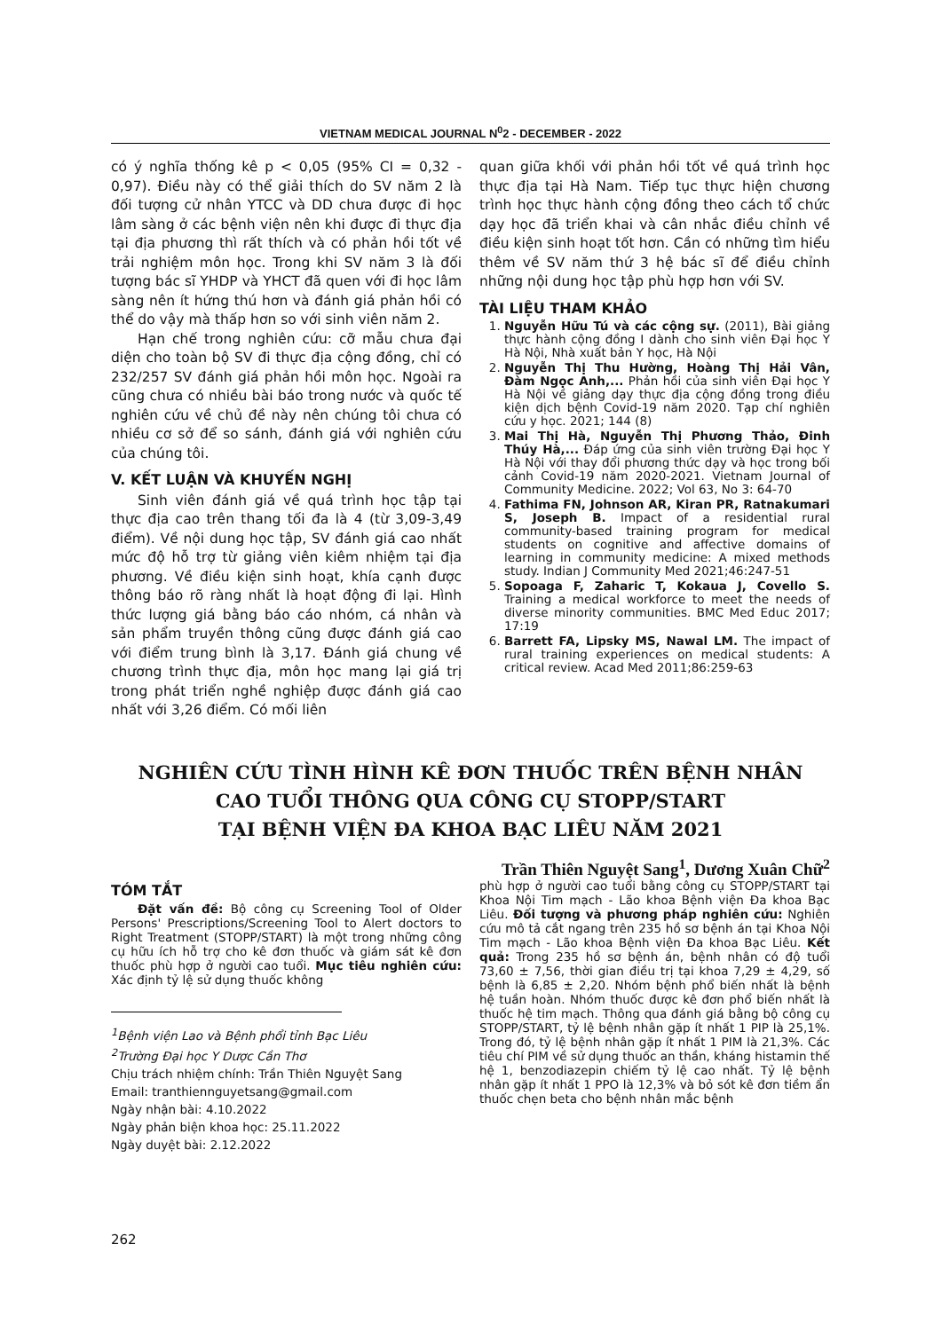VIETNAM MEDICAL JOURNAL N<sup>0</sup>2 - DECEMBER - 2022
có ý nghĩa thống kê p < 0,05 (95% CI = 0,32 - 0,97). Điều này có thể giải thích do SV năm 2 là đối tượng cử nhân YTCC và DD chưa được đi học lâm sàng ở các bệnh viện nên khi được đi thực địa tại địa phương thì rất thích và có phản hồi tốt về trải nghiệm môn học. Trong khi SV năm 3 là đối tượng bác sĩ YHDP và YHCT đã quen với đi học lâm sàng nên ít hứng thú hơn và đánh giá phản hồi có thể do vậy mà thấp hơn so với sinh viên năm 2.
Hạn chế trong nghiên cứu: cỡ mẫu chưa đại diện cho toàn bộ SV đi thực địa cộng đồng, chỉ có 232/257 SV đánh giá phản hồi môn học. Ngoài ra cũng chưa có nhiều bài báo trong nước và quốc tế nghiên cứu về chủ đề này nên chúng tôi chưa có nhiều cơ sở để so sánh, đánh giá với nghiên cứu của chúng tôi.
V. KẾT LUẬN VÀ KHUYẾN NGHỊ
Sinh viên đánh giá về quá trình học tập tại thực địa cao trên thang tối đa là 4 (từ 3,09-3,49 điểm). Về nội dung học tập, SV đánh giá cao nhất mức độ hỗ trợ từ giảng viên kiêm nhiệm tại địa phương. Về điều kiện sinh hoạt, khía cạnh được thông báo rõ ràng nhất là hoạt động đi lại. Hình thức lượng giá bằng báo cáo nhóm, cá nhân và sản phẩm truyền thông cũng được đánh giá cao với điểm trung bình là 3,17. Đánh giá chung về chương trình thực địa, môn học mang lại giá trị trong phát triển nghề nghiệp được đánh giá cao nhất với 3,26 điểm. Có mối liên
quan giữa khối với phản hồi tốt về quá trình học thực địa tại Hà Nam. Tiếp tục thực hiện chương trình học thực hành cộng đồng theo cách tổ chức dạy học đã triển khai và cân nhắc điều chỉnh về điều kiện sinh hoạt tốt hơn. Cần có những tìm hiểu thêm về SV năm thứ 3 hệ bác sĩ để điều chỉnh những nội dung học tập phù hợp hơn với SV.
TÀI LIỆU THAM KHẢO
1. Nguyễn Hữu Tú và các cộng sự. (2011), Bài giảng thực hành cộng đồng I dành cho sinh viên Đại học Y Hà Nội, Nhà xuất bản Y học, Hà Nội
2. Nguyễn Thị Thu Hường, Hoàng Thị Hải Vân, Đàm Ngọc Anh,... Phản hồi của sinh viên Đại học Y Hà Nội về giảng dạy thực địa cộng đồng trong điều kiện dịch bệnh Covid-19 năm 2020. Tạp chí nghiên cứu y học. 2021; 144 (8)
3. Mai Thị Hà, Nguyễn Thị Phương Thảo, Đinh Thúy Hà,... Đáp ứng của sinh viên trường Đại học Y Hà Nội với thay đổi phương thức dạy và học trong bối cảnh Covid-19 năm 2020-2021. Vietnam Journal of Community Medicine. 2022; Vol 63, No 3: 64-70
4. Fathima FN, Johnson AR, Kiran PR, Ratnakumari S, Joseph B. Impact of a residential rural community-based training program for medical students on cognitive and affective domains of learning in community medicine: A mixed methods study. Indian J Community Med 2021;46:247-51
5. Sopoaga F, Zaharic T, Kokaua J, Covello S. Training a medical workforce to meet the needs of diverse minority communities. BMC Med Educ 2017; 17:19
6. Barrett FA, Lipsky MS, Nawal LM. The impact of rural training experiences on medical students: A critical review. Acad Med 2011;86:259-63
NGHIÊN CỨU TÌNH HÌNH KÊ ĐƠN THUỐC TRÊN BỆNH NHÂN
CAO TUỔI THÔNG QUA CÔNG CỤ STOPP/START
TẠI BỆNH VIỆN ĐA KHOA BẠC LIÊU NĂM 2021
Trần Thiên Nguyệt Sang<sup>1</sup>, Dương Xuân Chữ<sup>2</sup>
TÓM TẮT
Đặt vấn đề: Bộ công cụ Screening Tool of Older Persons' Prescriptions/Screening Tool to Alert doctors to Right Treatment (STOPP/START) là một trong những công cụ hữu ích hỗ trợ cho kê đơn thuốc và giám sát kê đơn thuốc phù hợp ở người cao tuổi. Mục tiêu nghiên cứu: Xác định tỷ lệ sử dụng thuốc không
<sup>1</sup> Bệnh viện Lao và Bệnh phổi tỉnh Bạc Liêu
<sup>2</sup> Trường Đại học Y Dược Cần Thơ
Chịu trách nhiệm chính: Trần Thiên Nguyệt Sang
Email: tranthiennguyetsang@gmail.com
Ngày nhận bài: 4.10.2022
Ngày phản biện khoa học: 25.11.2022
Ngày duyệt bài: 2.12.2022
phù hợp ở người cao tuổi bằng công cụ STOPP/START tại Khoa Nội Tim mạch - Lão khoa Bệnh viện Đa khoa Bạc Liêu. Đối tượng và phương pháp nghiên cứu: Nghiên cứu mô tả cắt ngang trên 235 hồ sơ bệnh án tại Khoa Nội Tim mạch - Lão khoa Bệnh viện Đa khoa Bạc Liêu. Kết quả: Trong 235 hồ sơ bệnh án, bệnh nhân có độ tuổi 73,60 ± 7,56, thời gian điều trị tại khoa 7,29 ± 4,29, số bệnh là 6,85 ± 2,20. Nhóm bệnh phổ biến nhất là bệnh hệ tuần hoàn. Nhóm thuốc được kê đơn phổ biến nhất là thuốc hệ tim mạch. Thông qua đánh giá bằng bộ công cụ STOPP/START, tỷ lệ bệnh nhân gặp ít nhất 1 PIP là 25,1%. Trong đó, tỷ lệ bệnh nhân gặp ít nhất 1 PIM là 21,3%. Các tiêu chí PIM về sử dụng thuốc an thần, kháng histamin thế hệ 1, benzodiazepin chiếm tỷ lệ cao nhất. Tỷ lệ bệnh nhân gặp ít nhất 1 PPO là 12,3% và bỏ sót kê đơn tiềm ẩn thuốc chẹn beta cho bệnh nhân mắc bệnh
262